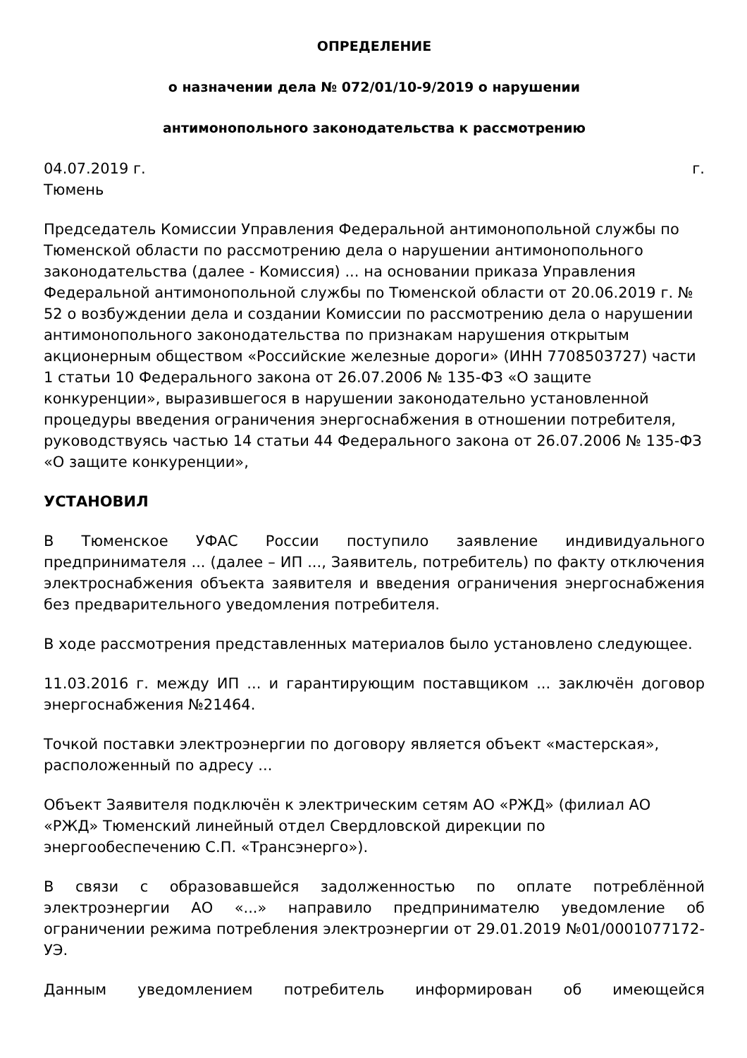ОПРЕДЕЛЕНИЕ
о назначении дела № 072/01/10-9/2019 о нарушении
антимонопольного законодательства к рассмотрению
04.07.2019 г. г.
Тюмень
Председатель Комиссии Управления Федеральной антимонопольной службы по Тюменской области по рассмотрению дела о нарушении антимонопольного законодательства (далее - Комиссия) ... на основании приказа Управления Федеральной антимонопольной службы по Тюменской области от 20.06.2019 г. № 52 о возбуждении дела и создании Комиссии по рассмотрению дела о нарушении антимонопольного законодательства по признакам нарушения открытым акционерным обществом «Российские железные дороги» (ИНН 7708503727) части 1 статьи 10 Федерального закона от 26.07.2006 № 135-ФЗ «О защите конкуренции», выразившегося в нарушении законодательно установленной процедуры введения ограничения энергоснабжения в отношении потребителя, руководствуясь частью 14 статьи 44 Федерального закона от 26.07.2006 № 135-ФЗ «О защите конкуренции»,
УСТАНОВИЛ
В Тюменское УФАС России поступило заявление индивидуального предпринимателя ... (далее – ИП ..., Заявитель, потребитель) по факту отключения электроснабжения объекта заявителя и введения ограничения энергоснабжения без предварительного уведомления потребителя.
В ходе рассмотрения представленных материалов было установлено следующее.
11.03.2016 г. между ИП ... и гарантирующим поставщиком ... заключён договор энергоснабжения №21464.
Точкой поставки электроэнергии по договору является объект «мастерская», расположенный по адресу ...
Объект Заявителя подключён к электрическим сетям АО «РЖД» (филиал АО «РЖД» Тюменский линейный отдел Свердловской дирекции по энергообеспечению С.П. «Трансэнерго»).
В связи с образовавшейся задолженностью по оплате потреблённой электроэнергии АО «...» направило предпринимателю уведомление об ограничении режима потребления электроэнергии от 29.01.2019 №01/0001077172-УЭ.
Данным уведомлением потребитель информирован об имеющейся